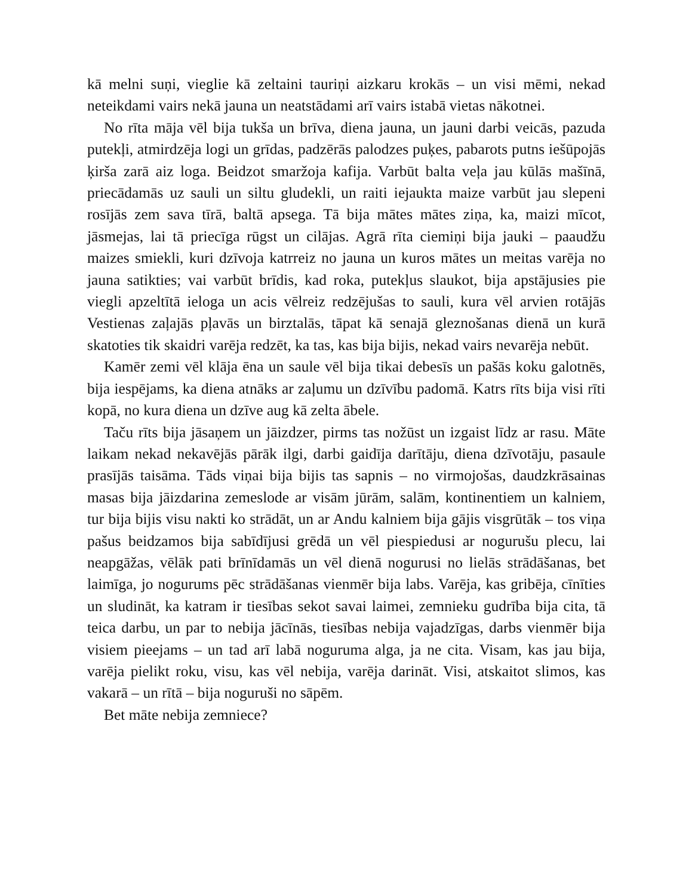kā melni suņi, vieglie kā zeltaini tauriņi aizkaru krokās – un visi mēmi, nekad neteikdami vairs nekā jauna un neatstādami arī vairs istabā vietas nākotnei.
No rīta māja vēl bija tukša un brīva, diena jauna, un jauni darbi veicās, pazuda putekļi, atmirdzēja logi un grīdas, padzērās palodzes puķes, pabarots putns iešūpojās ķirša zarā aiz loga. Beidzot smaržoja kafija. Varbūt balta veļa jau kūlās mašīnā, priecādamās uz sauli un siltu gludekli, un raiti iejaukta maize varbūt jau slepeni rosījās zem sava tīrā, baltā apsega. Tā bija mātes mātes ziņa, ka, maizi mīcot, jāsmejas, lai tā priecīga rūgst un cilājas. Agrā rīta ciemiņi bija jauki – paaudžu maizes smiekli, kuri dzīvoja katrreiz no jauna un kuros mātes un meitas varēja no jauna satikties; vai varbūt brīdis, kad roka, putekļus slaukot, bija apstājusies pie viegli apzeltītā ieloga un acis vēlreiz redzējušas to sauli, kura vēl arvien rotājās Vestienas zaļajās pļavās un birztalās, tāpat kā senajā gleznošanas dienā un kurā skatoties tik skaidri varēja redzēt, ka tas, kas bija bijis, nekad vairs nevarēja nebūt.
Kamēr zemi vēl klāja ēna un saule vēl bija tikai debesīs un pašās koku galotnēs, bija iespējams, ka diena atnāks ar zaļumu un dzīvību padomā. Katrs rīts bija visi rīti kopā, no kura diena un dzīve aug kā zelta ābele.
Taču rīts bija jāsaņem un jāizdzer, pirms tas nožūst un izgaist līdz ar rasu. Māte laikam nekad nekavējās pārāk ilgi, darbi gaidīja darītāju, diena dzīvotāju, pasaule prasījās taisāma. Tāds viņai bija bijis tas sapnis – no virmojošas, daudzkrāsainas masas bija jāizdarina zemeslode ar visām jūrām, salām, kontinentiem un kalniem, tur bija bijis visu nakti ko strādāt, un ar Andu kalniem bija gājis visgrūtāk – tos viņa pašus beidzamos bija sabīdījusi grēdā un vēl piespiedusi ar nogurušu plecu, lai neapgāžas, vēlāk pati brīnīdamās un vēl dienā nogurusi no lielās strādāšanas, bet laimīga, jo nogurums pēc strādāšanas vienmēr bija labs. Varēja, kas gribēja, cīnīties un sludināt, ka katram ir tiesības sekot savai laimei, zemnieku gudrība bija cita, tā teica darbu, un par to nebija jācīnās, tiesības nebija vajadzīgas, darbs vienmēr bija visiem pieejams – un tad arī labā noguruma alga, ja ne cita. Visam, kas jau bija, varēja pielikt roku, visu, kas vēl nebija, varēja darināt. Visi, atskaitot slimos, kas vakarā – un rītā – bija noguruši no sāpēm.
Bet māte nebija zemniece?